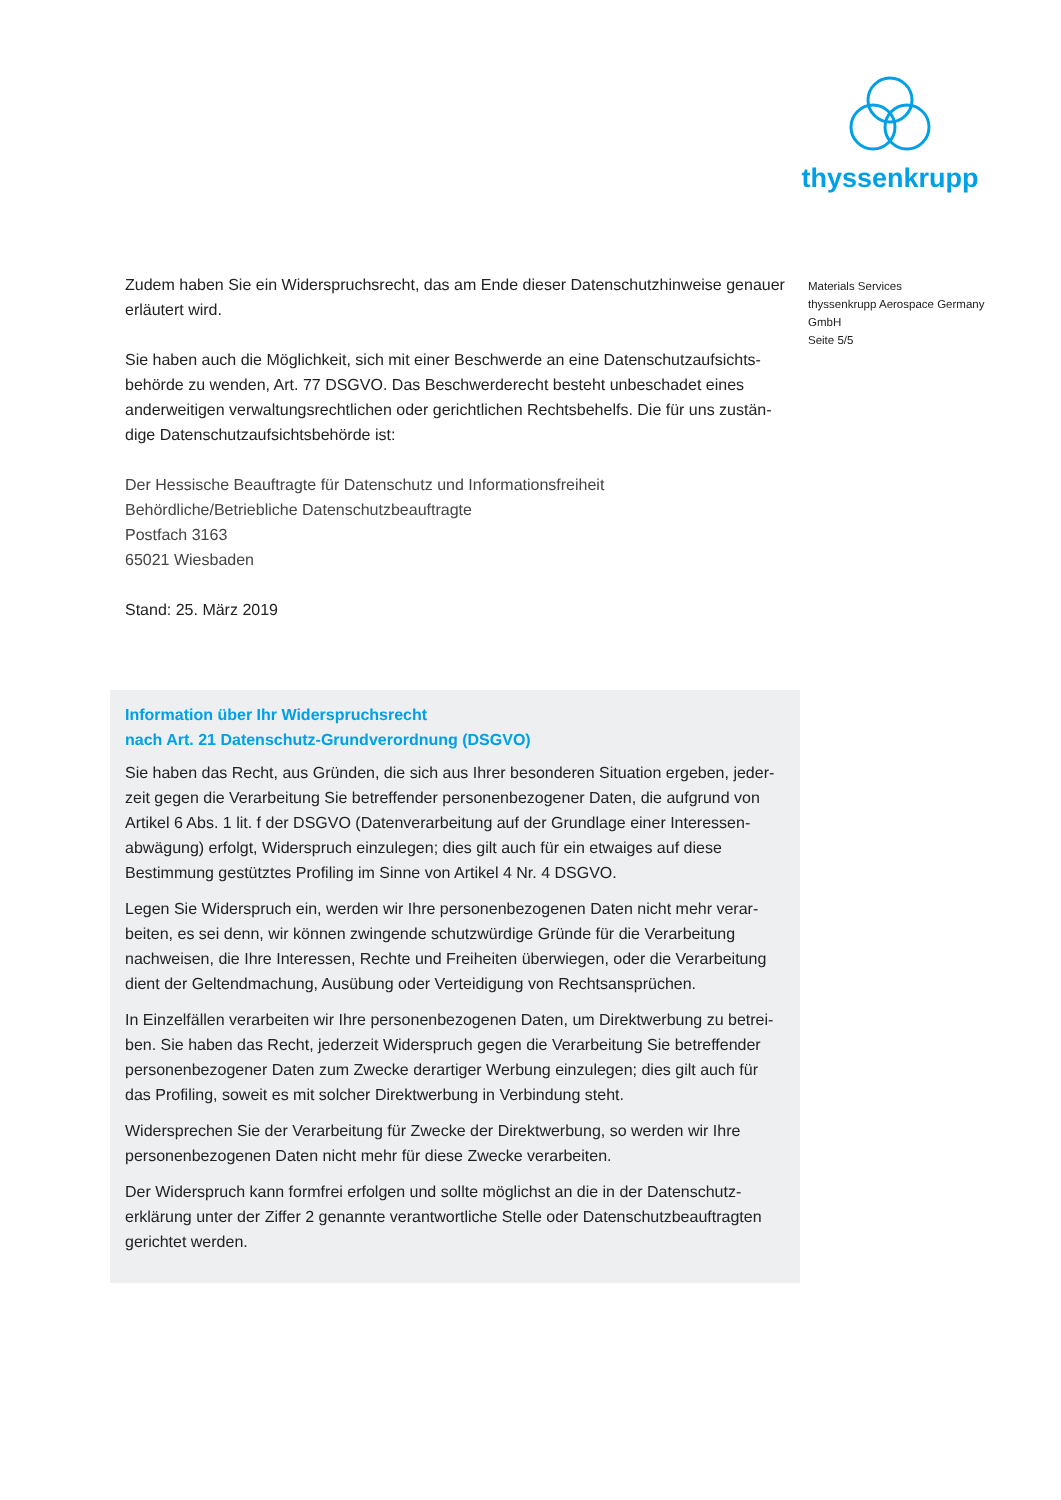thyssenkrupp
Zudem haben Sie ein Widerspruchsrecht, das am Ende dieser Datenschutzhinweise genauer erläutert wird.
Sie haben auch die Möglichkeit, sich mit einer Beschwerde an eine Datenschutzaufsichts­behörde zu wenden, Art. 77 DSGVO. Das Beschwerderecht besteht unbeschadet eines anderweitigen verwaltungsrechtlichen oder gerichtlichen Rechtsbehelfs. Die für uns zustän­dige Datenschutzaufsichtsbehörde ist:
Der Hessische Beauftragte für Datenschutz und Informationsfreiheit
Behördliche/Betriebliche Datenschutzbeauftragte
Postfach 3163
65021 Wiesbaden
Stand: 25. März 2019
Materials Services
thyssenkrupp Aerospace Germany
GmbH
Seite 5/5
Information über Ihr Widerspruchsrecht
nach Art. 21 Datenschutz-Grundverordnung (DSGVO)
Sie haben das Recht, aus Gründen, die sich aus Ihrer besonderen Situation ergeben, jeder­zeit gegen die Verarbeitung Sie betreffender personenbezogener Daten, die aufgrund von Artikel 6 Abs. 1 lit. f der DSGVO (Datenverarbeitung auf der Grundlage einer Interessen­abwägung) erfolgt, Widerspruch einzulegen; dies gilt auch für ein etwaiges auf diese Bestimmung gestütztes Profiling im Sinne von Artikel 4 Nr. 4 DSGVO.
Legen Sie Widerspruch ein, werden wir Ihre personenbezogenen Daten nicht mehr verar­beiten, es sei denn, wir können zwingende schutzwürdige Gründe für die Verarbeitung nachweisen, die Ihre Interessen, Rechte und Freiheiten überwiegen, oder die Verarbeitung dient der Geltendmachung, Ausübung oder Verteidigung von Rechtsansprüchen.
In Einzelfällen verarbeiten wir Ihre personenbezogenen Daten, um Direktwerbung zu betrei­ben. Sie haben das Recht, jederzeit Widerspruch gegen die Verarbeitung Sie betreffender personenbezogener Daten zum Zwecke derartiger Werbung einzulegen; dies gilt auch für das Profiling, soweit es mit solcher Direktwerbung in Verbindung steht.
Widersprechen Sie der Verarbeitung für Zwecke der Direktwerbung, so werden wir Ihre personenbezogenen Daten nicht mehr für diese Zwecke verarbeiten.
Der Widerspruch kann formfrei erfolgen und sollte möglichst an die in der Datenschutz­erklärung unter der Ziffer 2 genannte verantwortliche Stelle oder Datenschutzbeauftragten gerichtet werden.